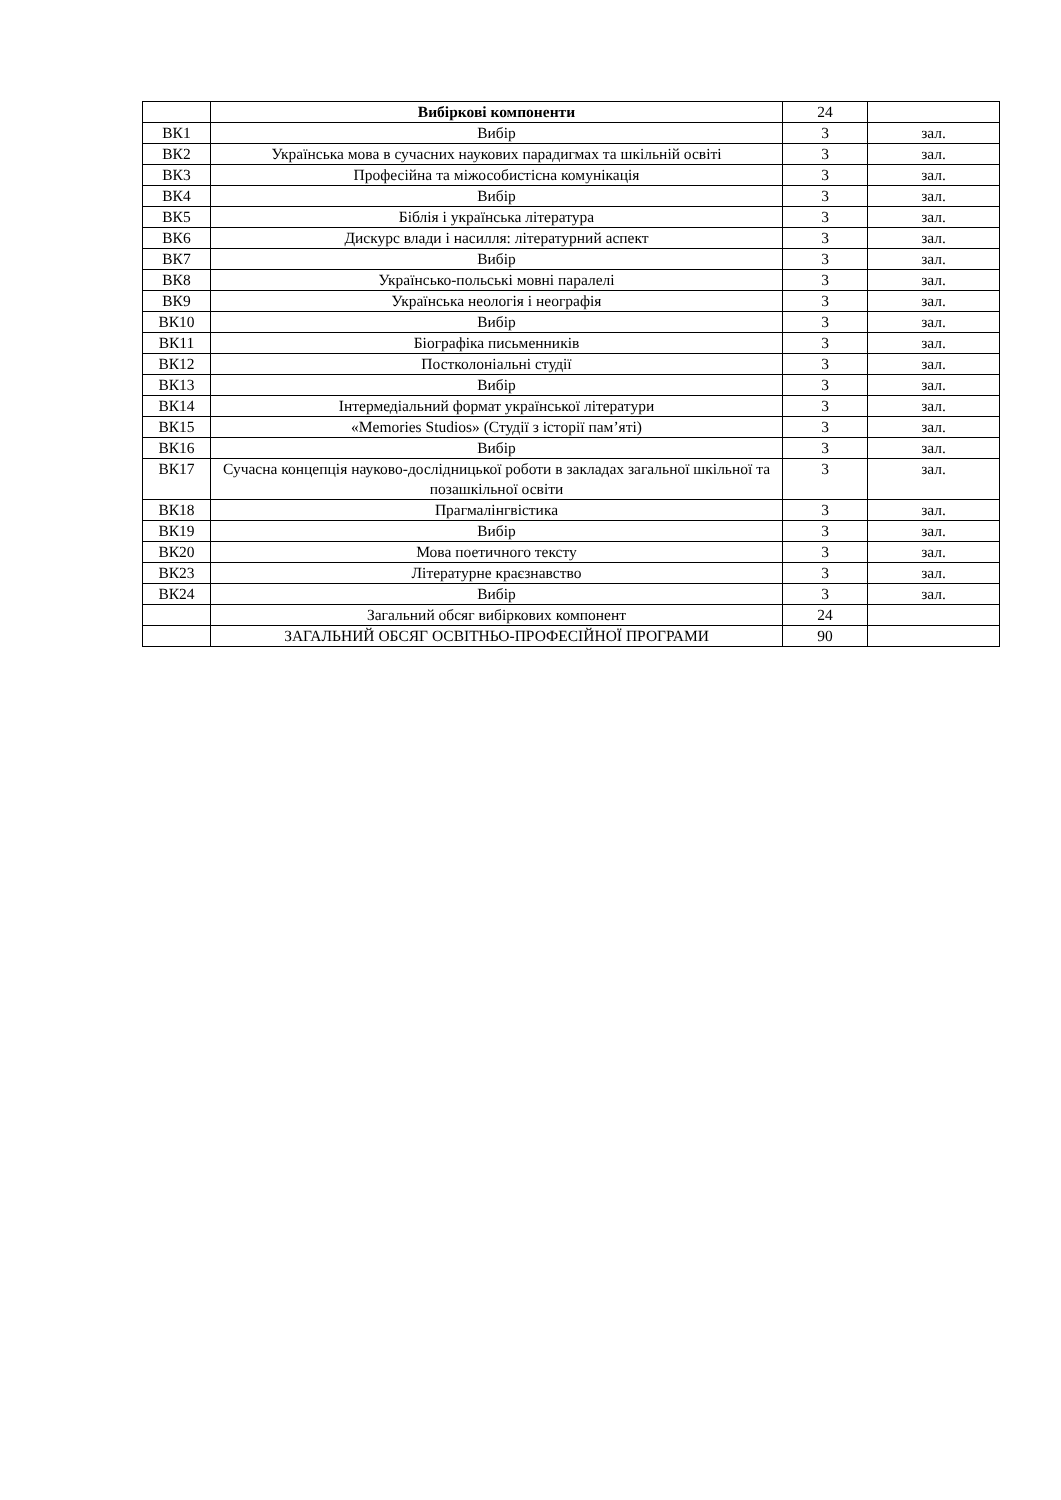| | Вибіркові компоненти | 24 | |
| ВК1 | Вибір | 3 | зал. |
| ВК2 | Українська мова в сучасних наукових парадигмах та шкільній освіті | 3 | зал. |
| ВК3 | Професійна та міжособистісна комунікація | 3 | зал. |
| ВК4 | Вибір | 3 | зал. |
| ВК5 | Біблія і українська література | 3 | зал. |
| ВК6 | Дискурс влади і насилля: літературний аспект | 3 | зал. |
| ВК7 | Вибір | 3 | зал. |
| ВК8 | Українсько-польські мовні паралелі | 3 | зал. |
| ВК9 | Українська неологія і неографія | 3 | зал. |
| ВК10 | Вибір | 3 | зал. |
| ВК11 | Біографіка письменників | 3 | зал. |
| ВК12 | Постколоніальні студії | 3 | зал. |
| ВК13 | Вибір | 3 | зал. |
| ВК14 | Інтермедіальний формат української літератури | 3 | зал. |
| ВК15 | «Memories Studios» (Студії з історії пам’яті) | 3 | зал. |
| ВК16 | Вибір | 3 | зал. |
| ВК17 | Сучасна концепція науково-дослідницької роботи в закладах загальної шкільної та позашкільної освіти | 3 | зал. |
| ВК18 | Прагмалінгвістика | 3 | зал. |
| ВК19 | Вибір | 3 | зал. |
| ВК20 | Мова поетичного тексту | 3 | зал. |
| ВК23 | Літературне краєзнавство | 3 | зал. |
| ВК24 | Вибір | 3 | зал. |
| | Загальний обсяг вибіркових компонент | 24 | |
| | ЗАГАЛЬНИЙ ОБСЯГ ОСВІТНЬО-ПРОФЕСІЙНОЇ ПРОГРАМИ | 90 | |